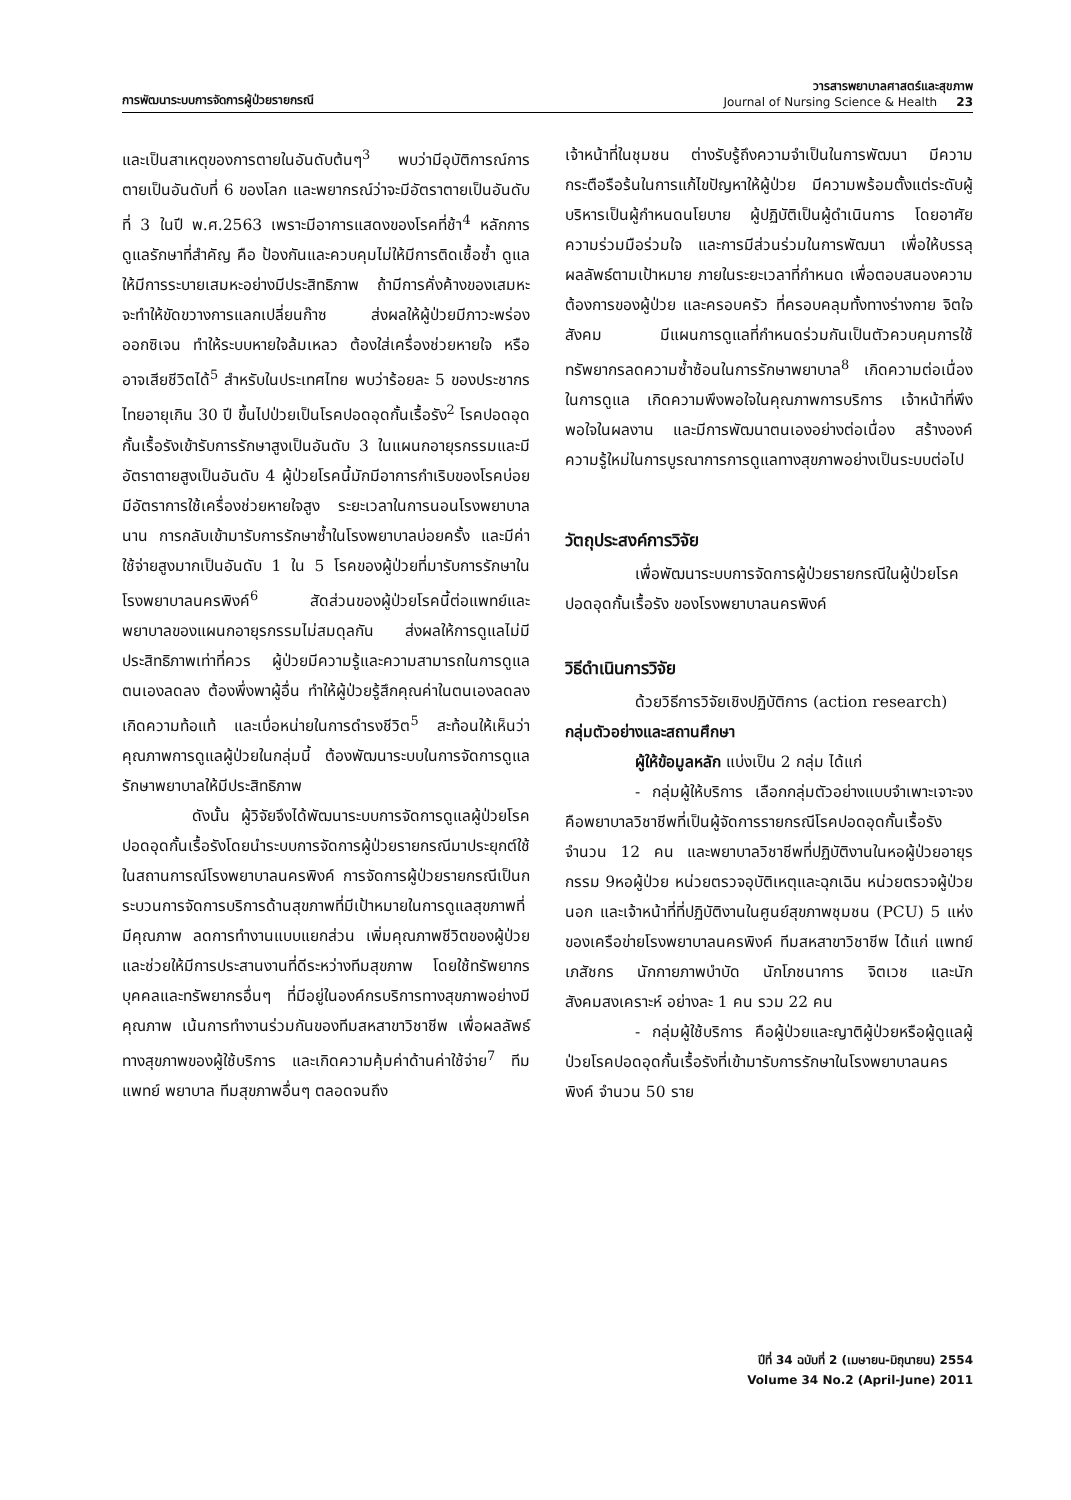การพัฒนาระบบการจัดการผู้ป่วยรายกรณี
วารสารพยาบาลศาสตร์และสุขภาพ
Journal of Nursing Science & Health 23
และเป็นสาเหตุของการตายในอันดับต้นๆ<sup>3</sup> พบว่ามีอุบัติการณ์การตายเป็นอันดับที่ 6 ของโลก และพยากรณ์ว่าจะมีอัตราตายเป็นอันดับที่ 3 ในปี พ.ศ.2563 เพราะมีอาการแสดงของโรคที่ช้า<sup>4</sup> หลักการดูแลรักษาที่สำคัญ คือ ป้องกันและควบคุมไม่ให้มีการติดเชื้อซ้ำ ดูแลให้มีการระบายเสมหะอย่างมีประสิทธิภาพ ถ้ามีการคั่งค้างของเสมหะ จะทำให้ขัดขวางการแลกเปลี่ยนก๊าซ ส่งผลให้ผู้ป่วยมีภาวะพร่องออกซิเจน ทำให้ระบบหายใจล้มเหลว ต้องใส่เครื่องช่วยหายใจ หรืออาจเสียชีวิตได้<sup>5</sup> สำหรับในประเทศไทย พบว่าร้อยละ 5 ของประชากรไทยอายุเกิน 30 ปี ขึ้นไปป่วยเป็นโรคปอดอุดกั้นเรื้อรัง<sup>2</sup> โรคปอดอุดกั้นเรื้อรังเข้ารับการรักษาสูงเป็นอันดับ 3 ในแผนกอายุรกรรมและมีอัตราตายสูงเป็นอันดับ 4 ผู้ป่วยโรคนี้มักมีอาการกำเริบของโรคบ่อย มีอัตราการใช้เครื่องช่วยหายใจสูง ระยะเวลาในการนอนโรงพยาบาลนาน การกลับเข้ามารับการรักษาซ้ำในโรงพยาบาลบ่อยครั้ง และมีค่าใช้จ่ายสูงมากเป็นอันดับ 1 ใน 5 โรคของผู้ป่วยที่มารับการรักษาในโรงพยาบาลนครพิงค์<sup>6</sup> สัดส่วนของผู้ป่วยโรคนี้ต่อแพทย์และพยาบาลของแผนกอายุรกรรมไม่สมดุลกัน ส่งผลให้การดูแลไม่มีประสิทธิภาพเท่าที่ควร ผู้ป่วยมีความรู้และความสามารถในการดูแลตนเองลดลง ต้องพึ่งพาผู้อื่น ทำให้ผู้ป่วยรู้สึกคุณค่าในตนเองลดลง เกิดความท้อแท้ และเบื่อหน่ายในการดำรงชีวิต<sup>5</sup> สะท้อนให้เห็นว่าคุณภาพการดูแลผู้ป่วยในกลุ่มนี้ ต้องพัฒนาระบบในการจัดการดูแลรักษาพยาบาลให้มีประสิทธิภาพ
ดังนั้น ผู้วิจัยจึงได้พัฒนาระบบการจัดการดูแลผู้ป่วยโรคปอดอุดกั้นเรื้อรังโดยนำระบบการจัดการผู้ป่วยรายกรณีมาประยุกต์ใช้ในสถานการณ์โรงพยาบาลนครพิงค์ การจัดการผู้ป่วยรายกรณีเป็นกระบวนการจัดการบริการด้านสุขภาพที่มีเป้าหมายในการดูแลสุขภาพที่มีคุณภาพ ลดการทำงานแบบแยกส่วน เพิ่มคุณภาพชีวิตของผู้ป่วย และช่วยให้มีการประสานงานที่ดีระหว่างทีมสุขภาพ โดยใช้ทรัพยากรบุคคลและทรัพยากรอื่นๆ ที่มีอยู่ในองค์กรบริการทางสุขภาพอย่างมีคุณภาพ เน้นการทำงานร่วมกันของทีมสหสาขาวิชาชีพ เพื่อผลลัพธ์ทางสุขภาพของผู้ใช้บริการ และเกิดความคุ้มค่าด้านค่าใช้จ่าย<sup>7</sup> ทีมแพทย์ พยาบาล ทีมสุขภาพอื่นๆ ตลอดจนถึง
เจ้าหน้าที่ในชุมชน ต่างรับรู้ถึงความจำเป็นในการพัฒนา มีความกระตือรือร้นในการแก้ไขปัญหาให้ผู้ป่วย มีความพร้อมตั้งแต่ระดับผู้บริหารเป็นผู้กำหนดนโยบาย ผู้ปฏิบัติเป็นผู้ดำเนินการ โดยอาศัยความร่วมมือร่วมใจ และการมีส่วนร่วมในการพัฒนา เพื่อให้บรรลุผลลัพธ์ตามเป้าหมาย ภายในระยะเวลาที่กำหนด เพื่อตอบสนองความต้องการของผู้ป่วย และครอบครัว ที่ครอบคลุมทั้งทางร่างกาย จิตใจ สังคม มีแผนการดูแลที่กำหนดร่วมกันเป็นตัวควบคุมการใช้ทรัพยากรลดความซ้ำซ้อนในการรักษาพยาบาล<sup>8</sup> เกิดความต่อเนื่องในการดูแล เกิดความพึงพอใจในคุณภาพการบริการ เจ้าหน้าที่พึงพอใจในผลงาน และมีการพัฒนาตนเองอย่างต่อเนื่อง สร้างองค์ความรู้ใหม่ในการบูรณาการการดูแลทางสุขภาพอย่างเป็นระบบต่อไป
วัตถุประสงค์การวิจัย
เพื่อพัฒนาระบบการจัดการผู้ป่วยรายกรณีในผู้ป่วยโรคปอดอุดกั้นเรื้อรัง ของโรงพยาบาลนครพิงค์
วิธีดำเนินการวิจัย
ด้วยวิธีการวิจัยเชิงปฏิบัติการ (action research)
กลุ่มตัวอย่างและสถานศึกษา
ผู้ให้ข้อมูลหลัก แบ่งเป็น 2 กลุ่ม ได้แก่
- กลุ่มผู้ให้บริการ เลือกกลุ่มตัวอย่างแบบจำเพาะเจาะจง คือพยาบาลวิชาชีพที่เป็นผู้จัดการรายกรณีโรคปอดอุดกั้นเรื้อรัง จำนวน 12 คน และพยาบาลวิชาชีพที่ปฏิบัติงานในหอผู้ป่วยอายุรกรรม 9หอผู้ป่วย หน่วยตรวจอุบัติเหตุและฉุกเฉิน หน่วยตรวจผู้ป่วยนอก และเจ้าหน้าที่ที่ปฏิบัติงานในศูนย์สุขภาพชุมชน (PCU) 5 แห่งของเครือข่ายโรงพยาบาลนครพิงค์ ทีมสหสาขาวิชาชีพ ได้แก่ แพทย์ เภสัชกร นักกายภาพบำบัด นักโภชนาการ จิตเวช และนักสังคมสงเคราะห์ อย่างละ 1 คน รวม 22 คน
- กลุ่มผู้ใช้บริการ คือผู้ป่วยและญาติผู้ป่วยหรือผู้ดูแลผู้ป่วยโรคปอดอุดกั้นเรื้อรังที่เข้ามารับการรักษาในโรงพยาบาลนครพิงค์ จำนวน 50 ราย
ปีที่ 34 ฉบับที่ 2 (เมษายน-มิถุนายน) 2554
Volume 34 No.2 (April-June) 2011